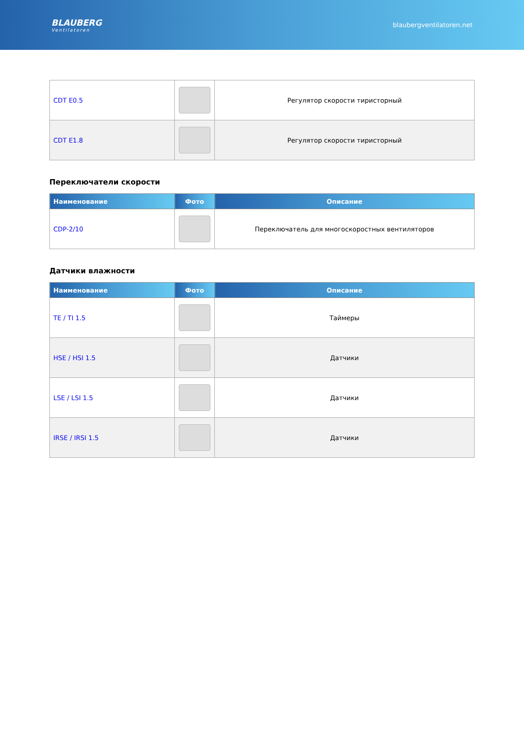BLAUBERG
Ventilatoren
blaubergventilatoren.net
| CDT E0.5 | | Регулятор скорости тиристорный |
| CDT E1.8 | | Регулятор скорости тиристорный |
Переключатели скорости
| Наименование | Фото | Описание |
| --- | --- | --- |
| CDP-2/10 | | Переключатель для многоскоростных вентиляторов |
Датчики влажности
| Наименование | Фото | Описание |
| --- | --- | --- |
| TE / TI 1.5 | | Таймеры |
| HSE / HSI 1.5 | | Датчики |
| LSE / LSI 1.5 | | Датчики |
| IRSE / IRSI 1.5 | | Датчики |